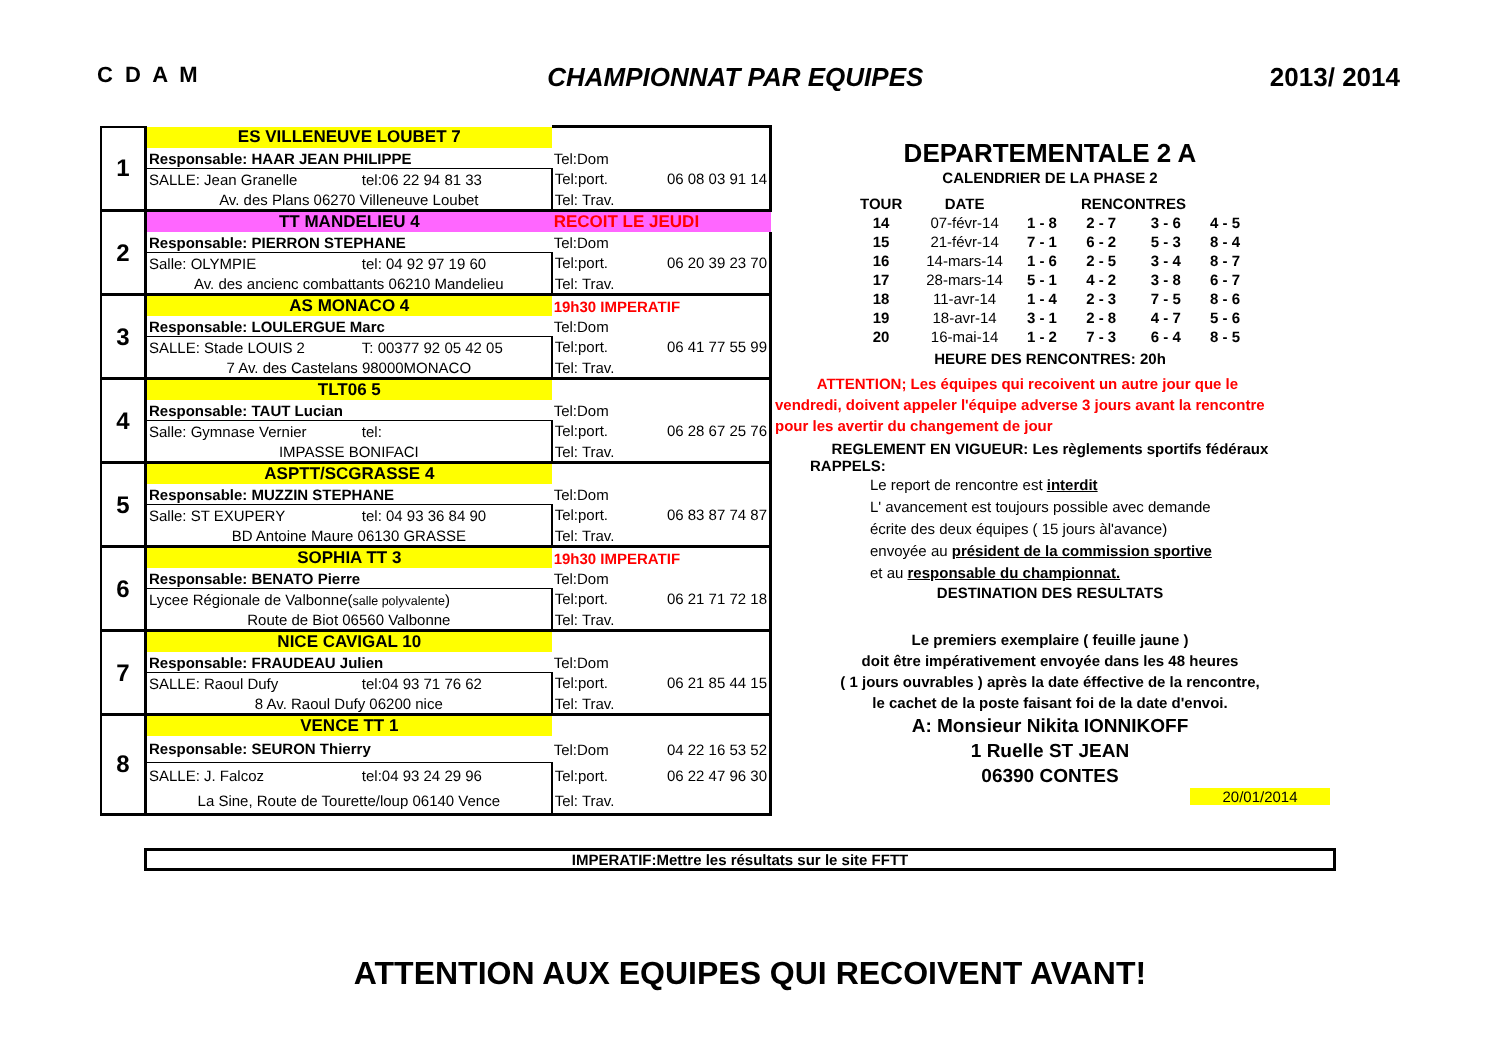C D A M CHAMPIONNAT PAR EQUIPES 2013/ 2014
| 1 | ES VILLENEUVE LOUBET 7 | | | |
| | Responsable: HAAR JEAN PHILIPPE | | Tel:Dom | |
| | SALLE: Jean Granelle | tel:06 22 94 81 33 | Tel:port. | 06 08 03 91 14 |
| | Av. des Plans 06270 Villeneuve Loubet | | Tel: Trav. | |
| 2 | TT MANDELIEU 4 | | RECOIT LE JEUDI | |
| | Responsable: PIERRON STEPHANE | | Tel:Dom | |
| | Salle: OLYMPIE | tel: 04 92 97 19 60 | Tel:port. | 06 20 39 23 70 |
| | Av. des ancienc combattants 06210 Mandelieu | | Tel: Trav. | |
| 3 | AS MONACO 4 | | 19h30 IMPERATIF | |
| | Responsable: LOULERGUE Marc | | Tel:Dom | |
| | SALLE: Stade LOUIS 2 | T: 00377 92 05 42 05 | Tel:port. | 06 41 77 55 99 |
| | 7 Av. des Castelans 98000MONACO | | Tel: Trav. | |
| 4 | TLT06 5 | | | |
| | Responsable: TAUT Lucian | | Tel:Dom | |
| | Salle: Gymnase Vernier | tel: | Tel:port. | 06 28 67 25 76 |
| | IMPASSE BONIFACI | | Tel: Trav. | |
| 5 | ASPTT/SCGRASSE 4 | | | |
| | Responsable: MUZZIN STEPHANE | | Tel:Dom | |
| | Salle: ST EXUPERY | tel: 04 93 36 84 90 | Tel:port. | 06 83 87 74 87 |
| | BD Antoine Maure 06130 GRASSE | | Tel: Trav. | |
| 6 | SOPHIA TT 3 | | 19h30 IMPERATIF | |
| | Responsable: BENATO Pierre | | Tel:Dom | |
| | Lycee Régionale de Valbonne( salle polyvalente ) | | Tel:port. | 06 21 71 72 18 |
| | Route de Biot 06560 Valbonne | | Tel: Trav. | |
| 7 | NICE CAVIGAL 10 | | | |
| | Responsable: FRAUDEAU Julien | | Tel:Dom | |
| | SALLE: Raoul Dufy | tel:04 93 71 76 62 | Tel:port. | 06 21 85 44 15 |
| | 8 Av. Raoul Dufy 06200 nice | | Tel: Trav. | |
| 8 | VENCE TT 1 | | | |
| | Responsable: SEURON Thierry | | Tel:Dom | 04 22 16 53 52 |
| | SALLE: J. Falcoz | tel:04 93 24 29 96 | Tel:port. | 06 22 47 96 30 |
| | La Sine, Route de Tourette/loup 06140 Vence | | Tel: Trav. | |
DEPARTEMENTALE 2 A
CALENDRIER DE LA PHASE 2
| TOUR | DATE | | RENCONTRES | | |
| --- | --- | --- | --- | --- | --- |
| 14 | 07-févr-14 | 1 - 8 | 2 - 7 | 3 - 6 | 4 - 5 |
| 15 | 21-févr-14 | 7 - 1 | 6 - 2 | 5 - 3 | 8 - 4 |
| 16 | 14-mars-14 | 1 - 6 | 2 - 5 | 3 - 4 | 8 - 7 |
| 17 | 28-mars-14 | 5 - 1 | 4 - 2 | 3 - 8 | 6 - 7 |
| 18 | 11-avr-14 | 1 - 4 | 2 - 3 | 7 - 5 | 8 - 6 |
| 19 | 18-avr-14 | 3 - 1 | 2 - 8 | 4 - 7 | 5 - 6 |
| 20 | 16-mai-14 | 1 - 2 | 7 - 3 | 6 - 4 | 8 - 5 |
HEURE DES RENCONTRES: 20h
ATTENTION; Les équipes qui recoivent un autre jour que le
vendredi, doivent appeler l'équipe adverse 3 jours avant la rencontre
pour les avertir du changement de jour
REGLEMENT EN VIGUEUR: Les règlements sportifs fédéraux
RAPPELS:
Le report de rencontre est interdit
L' avancement est toujours possible avec demande
écrite des deux équipes ( 15 jours àl'avance)
envoyée au président de la commission sportive
et au responsable du championnat.
DESTINATION DES RESULTATS
Le premiers exemplaire ( feuille jaune )
doit être impérativement envoyée dans les 48 heures
( 1 jours ouvrables ) après la date éffective de la rencontre,
le cachet de la poste faisant foi de la date d'envoi.
A: Monsieur Nikita IONNIKOFF
1 Ruelle ST JEAN
06390 CONTES
20/01/2014
IMPERATIF:Mettre les résultats sur le site FFTT
ATTENTION AUX EQUIPES QUI RECOIVENT AVANT!